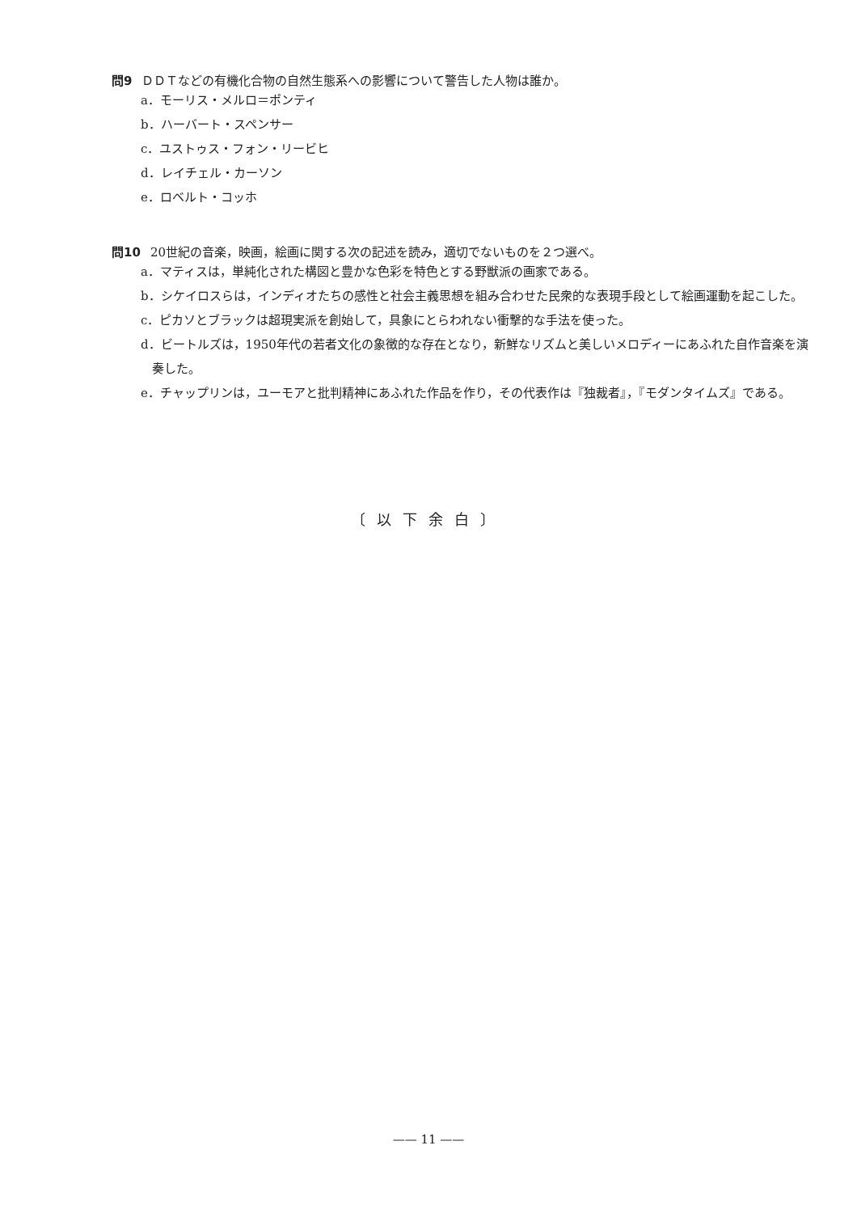問9 ＤＤＴなどの有機化合物の自然生態系への影響について警告した人物は誰か。
a．モーリス・メルロ＝ポンティ
b．ハーバート・スペンサー
c．ユストゥス・フォン・リービヒ
d．レイチェル・カーソン
e．ロベルト・コッホ
問10 20世紀の音楽，映画，絵画に関する次の記述を読み，適切でないものを２つ選べ。
a．マティスは，単純化された構図と豊かな色彩を特色とする野獣派の画家である。
b．シケイロスらは，インディオたちの感性と社会主義思想を組み合わせた民衆的な表現手段として絵画運動を起こした。
c．ピカソとブラックは超現実派を創始して，具象にとらわれない衝撃的な手法を使った。
d．ビートルズは，1950年代の若者文化の象徴的な存在となり，新鮮なリズムと美しいメロディーにあふれた自作音楽を演奏した。
e．チャップリンは，ユーモアと批判精神にあふれた作品を作り，その代表作は『独裁者』，『モダンタイムズ』である。
〔以下余白〕
—— 11 ——